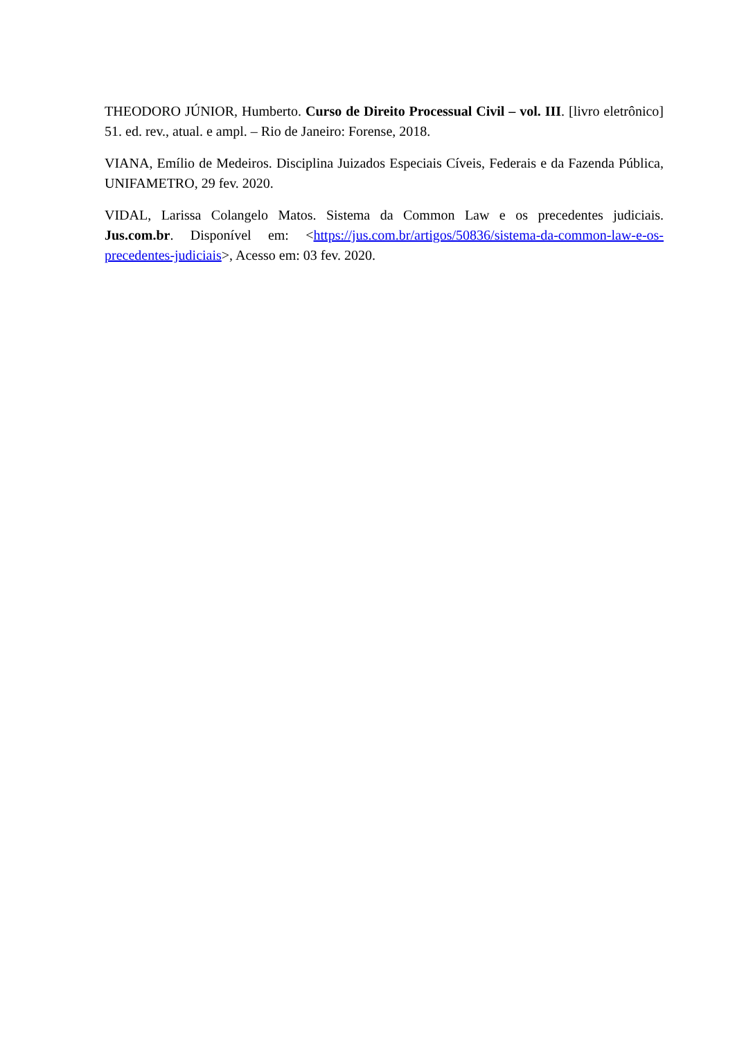THEODORO JÚNIOR, Humberto. Curso de Direito Processual Civil – vol. III. [livro eletrônico] 51. ed. rev., atual. e ampl. – Rio de Janeiro: Forense, 2018.
VIANA, Emílio de Medeiros. Disciplina Juizados Especiais Cíveis, Federais e da Fazenda Pública, UNIFAMETRO, 29 fev. 2020.
VIDAL, Larissa Colangelo Matos. Sistema da Common Law e os precedentes judiciais. Jus.com.br. Disponível em: <https://jus.com.br/artigos/50836/sistema-da-common-law-e-os-precedentes-judiciais>, Acesso em: 03 fev. 2020.